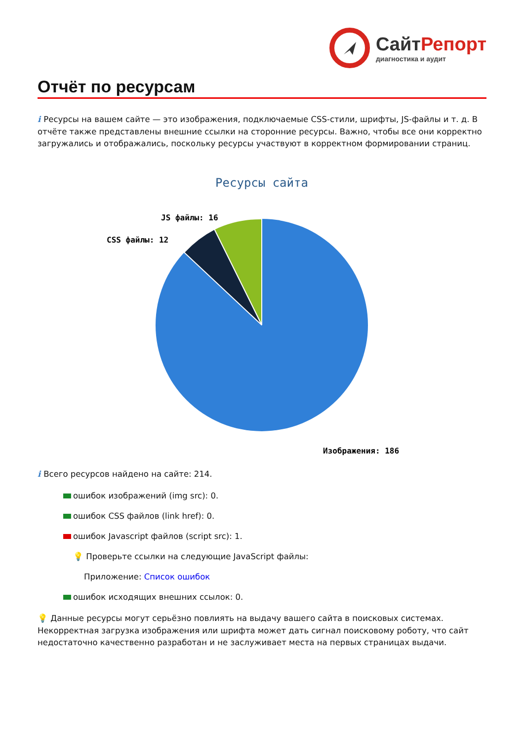СайтРепорт
диагностика и аудит
Отчёт по ресурсам
i Ресурсы на вашем сайте — это изображения, подключаемые CSS-стили, шрифты, JS-файлы и т. д. В отчёте также представлены внешние ссылки на сторонние ресурсы. Важно, чтобы все они корректно загружались и отображались, поскольку ресурсы участвуют в корректном формировании страниц.
Ресурсы сайта
JS файлы: 16
CSS файлы: 12
Изображения: 186
i Всего ресурсов найдено на сайте: 214.
ошибок изображений (img src): 0.
ошибок CSS файлов (link href): 0.
ошибок Javascript файлов (script src): 1.
💡 Проверьте ссылки на следующие JavaScript файлы:
Приложение: Список ошибок
ошибок исходящих внешних ссылок: 0.
💡 Данные ресурсы могут серьёзно повлиять на выдачу вашего сайта в поисковых системах. Некорректная загрузка изображения или шрифта может дать сигнал поисковому роботу, что сайт недостаточно качественно разработан и не заслуживает места на первых страницах выдачи.